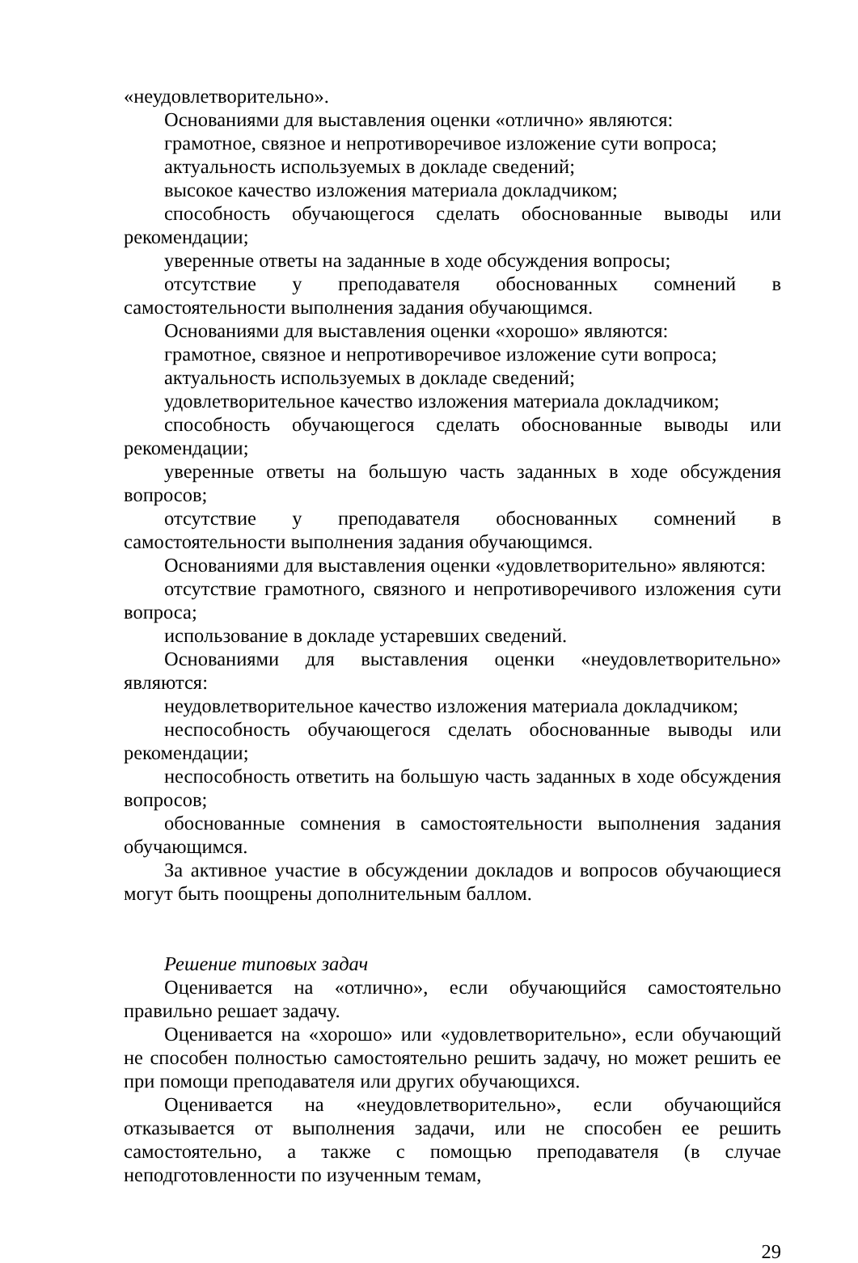«неудовлетворительно».
Основаниями для выставления оценки «отлично» являются:
грамотное, связное и непротиворечивое изложение сути вопроса;
актуальность используемых в докладе сведений;
высокое качество изложения материала докладчиком;
способность обучающегося сделать обоснованные выводы или рекомендации;
уверенные ответы на заданные в ходе обсуждения вопросы;
отсутствие у преподавателя обоснованных сомнений в самостоятельности выполнения задания обучающимся.
Основаниями для выставления оценки «хорошо» являются:
грамотное, связное и непротиворечивое изложение сути вопроса;
актуальность используемых в докладе сведений;
удовлетворительное качество изложения материала докладчиком;
способность обучающегося сделать обоснованные выводы или рекомендации;
уверенные ответы на большую часть заданных в ходе обсуждения вопросов;
отсутствие у преподавателя обоснованных сомнений в самостоятельности выполнения задания обучающимся.
Основаниями для выставления оценки «удовлетворительно» являются:
отсутствие грамотного, связного и непротиворечивого изложения сути вопроса;
использование в докладе устаревших сведений.
Основаниями для выставления оценки «неудовлетворительно» являются:
неудовлетворительное качество изложения материала докладчиком;
неспособность обучающегося сделать обоснованные выводы или рекомендации;
неспособность ответить на большую часть заданных в ходе обсуждения вопросов;
обоснованные сомнения в самостоятельности выполнения задания обучающимся.
За активное участие в обсуждении докладов и вопросов обучающиеся могут быть поощрены дополнительным баллом.
Решение типовых задач
Оценивается на «отлично», если обучающийся самостоятельно правильно решает задачу.
Оценивается на «хорошо» или «удовлетворительно», если обучающий не способен полностью самостоятельно решить задачу, но может решить ее при помощи преподавателя или других обучающихся.
Оценивается на «неудовлетворительно», если обучающийся отказывается от выполнения задачи, или не способен ее решить самостоятельно, а также с помощью преподавателя (в случае неподготовленности по изученным темам,
29